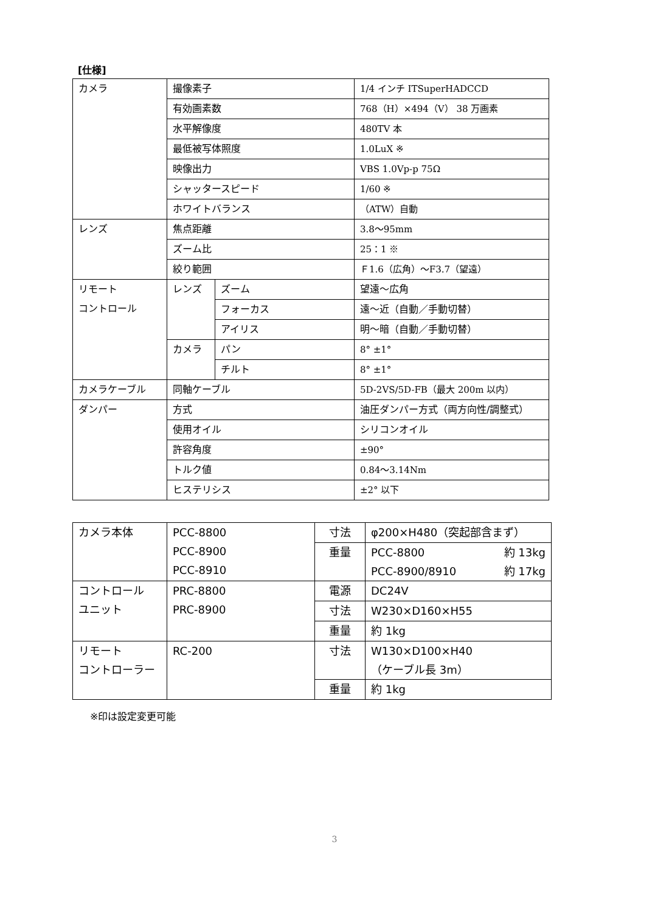[仕様]
| カメラ | 撮像素子 | | 1/4 インチ ITSuperHADCCD |
| | 有効画素数 | | 768（H）×494（V） 38 万画素 |
| | 水平解像度 | | 480TV 本 |
| | 最低被写体照度 | | 1.0LuX ※ |
| | 映像出力 | | VBS 1.0Vp-p 75Ω |
| | シャッタースピード | | 1/60 ※ |
| | ホワイトバランス | | （ATW）自動 |
| レンズ | 焦点距離 | | 3.8～95mm |
| | ズーム比 | | 25：1 ※ |
| | 絞り範囲 | | Ｆ1.6（広角）～F3.7（望遠） |
| リモート コントロール | レンズ | ズーム | 望遠～広角 |
| | | フォーカス | 遠～近（自動／手動切替） |
| | | アイリス | 明～暗（自動／手動切替） |
| | カメラ | パン | 8° ±1° |
| | | チルト | 8° ±1° |
| カメラケーブル | 同軸ケーブル | | 5D-2VS/5D-FB（最大 200m 以内） |
| ダンパー | 方式 | | 油圧ダンパー方式（両方向性/調整式） |
| | 使用オイル | | シリコンオイル |
| | 許容角度 | | ±90° |
| | トルク値 | | 0.84～3.14Nm |
| | ヒステリシス | | ±2° 以下 |
| カメラ本体 | PCC-8800 PCC-8900 PCC-8910 | 寸法 | φ200×H480（突起部含まず） |
| | | 重量 | PCC-8800 約 13kg PCC-8900/8910 約 17kg |
| コントロール ユニット | PRC-8800 PRC-8900 | 電源 | DC24V |
| | | 寸法 | W230×D160×H55 |
| | | 重量 | 約 1kg |
| リモート コントローラー | RC-200 | 寸法 | W130×D100×H40 （ケーブル長 3m） |
| | | 重量 | 約 1kg |
※印は設定変更可能
3